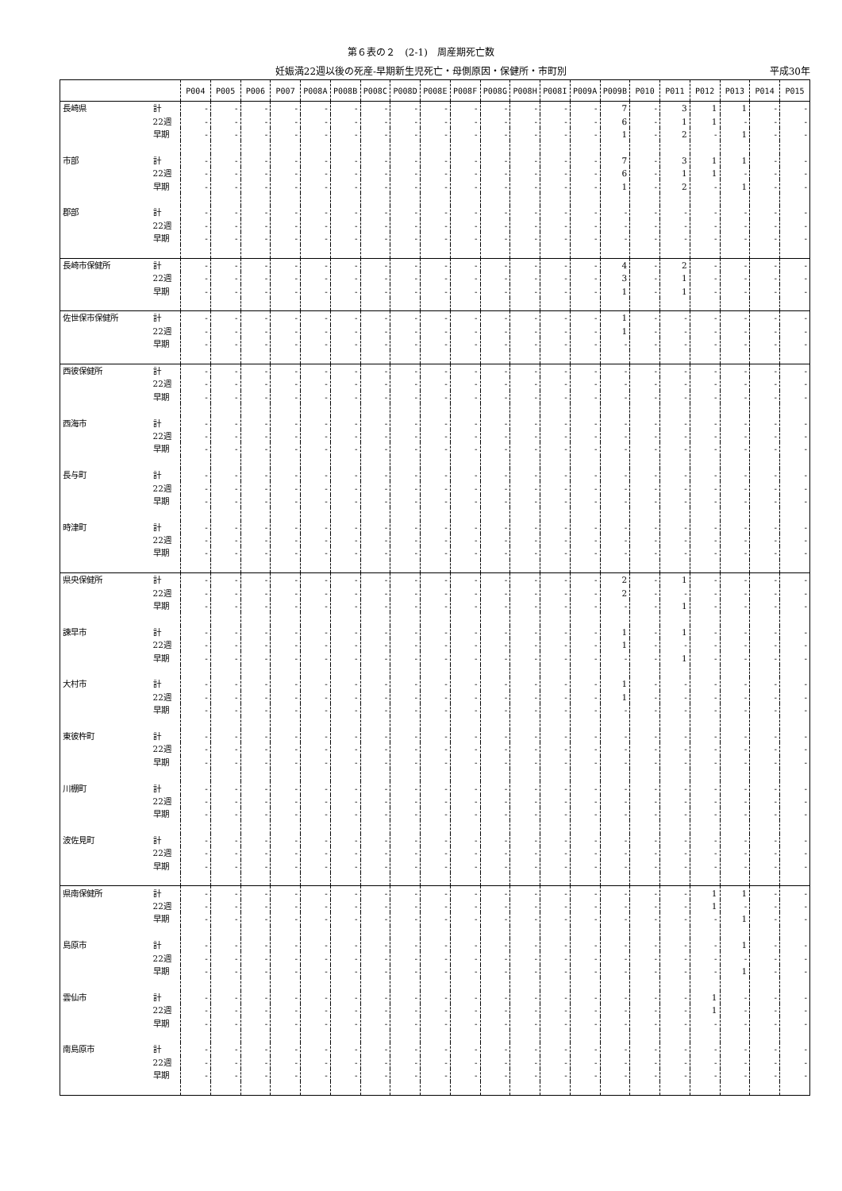第６表の２　(2-1)　周産期死亡数
妊娠満22週以後の死産-早期新生児死亡・母側原因・保健所・市町別 平成30年
| | | P004 | P005 | P006 | P007 | P008A | P008B | P008C | P008D | P008E | P008F | P008G | P008H | P008I | P009A | P009B | P010 | P011 | P012 | P013 | P014 | P015 |
| --- | --- | --- | --- | --- | --- | --- | --- | --- | --- | --- | --- | --- | --- | --- | --- | --- | --- | --- | --- | --- | --- | --- |
| 長崎県 | 計 | - | - | - | - | - | - | - | - | - | - | - | - | - | - | 7 | - | 3 | 1 | 1 | - | - |
| | 22週 | - | - | - | - | - | - | - | - | - | - | - | - | - | - | 6 | - | 1 | 1 | - | - | - |
| | 早期 | - | - | - | - | - | - | - | - | - | - | - | - | - | - | 1 | - | 2 | - | 1 | - | - |
| 市部 | 計 | - | - | - | - | - | - | - | - | - | - | - | - | - | - | 7 | - | 3 | 1 | 1 | - | - |
| | 22週 | - | - | - | - | - | - | - | - | - | - | - | - | - | - | 6 | - | 1 | 1 | - | - | - |
| | 早期 | - | - | - | - | - | - | - | - | - | - | - | - | - | - | 1 | - | 2 | - | 1 | - | - |
| 郡部 | 計 | - | - | - | - | - | - | - | - | - | - | - | - | - | - | - | - | - | - | - | - | - |
| | 22週 | - | - | - | - | - | - | - | - | - | - | - | - | - | - | - | - | - | - | - | - | - |
| | 早期 | - | - | - | - | - | - | - | - | - | - | - | - | - | - | - | - | - | - | - | - | - |
| 長崎市保健所 | 計 | - | - | - | - | - | - | - | - | - | - | - | - | - | - | 4 | - | 2 | - | - | - | - |
| | 22週 | - | - | - | - | - | - | - | - | - | - | - | - | - | - | 3 | - | 1 | - | - | - | - |
| | 早期 | - | - | - | - | - | - | - | - | - | - | - | - | - | - | 1 | - | 1 | - | - | - | - |
| 佐世保市保健所 | 計 | - | - | - | - | - | - | - | - | - | - | - | - | - | - | 1 | - | - | - | - | - | - |
| | 22週 | - | - | - | - | - | - | - | - | - | - | - | - | - | - | 1 | - | - | - | - | - | - |
| | 早期 | - | - | - | - | - | - | - | - | - | - | - | - | - | - | - | - | - | - | - | - | - |
| 西彼保健所 | 計 | - | - | - | - | - | - | - | - | - | - | - | - | - | - | - | - | - | - | - | - | - |
| | 22週 | - | - | - | - | - | - | - | - | - | - | - | - | - | - | - | - | - | - | - | - | - |
| | 早期 | - | - | - | - | - | - | - | - | - | - | - | - | - | - | - | - | - | - | - | - | - |
| 西海市 | 計 | - | - | - | - | - | - | - | - | - | - | - | - | - | - | - | - | - | - | - | - | - |
| | 22週 | - | - | - | - | - | - | - | - | - | - | - | - | - | - | - | - | - | - | - | - | - |
| | 早期 | - | - | - | - | - | - | - | - | - | - | - | - | - | - | - | - | - | - | - | - | - |
| 長与町 | 計 | - | - | - | - | - | - | - | - | - | - | - | - | - | - | - | - | - | - | - | - | - |
| | 22週 | - | - | - | - | - | - | - | - | - | - | - | - | - | - | - | - | - | - | - | - | - |
| | 早期 | - | - | - | - | - | - | - | - | - | - | - | - | - | - | - | - | - | - | - | - | - |
| 時津町 | 計 | - | - | - | - | - | - | - | - | - | - | - | - | - | - | - | - | - | - | - | - | - |
| | 22週 | - | - | - | - | - | - | - | - | - | - | - | - | - | - | - | - | - | - | - | - | - |
| | 早期 | - | - | - | - | - | - | - | - | - | - | - | - | - | - | - | - | - | - | - | - | - |
| 県央保健所 | 計 | - | - | - | - | - | - | - | - | - | - | - | - | - | - | 2 | - | 1 | - | - | - | - |
| | 22週 | - | - | - | - | - | - | - | - | - | - | - | - | - | - | 2 | - | - | - | - | - | - |
| | 早期 | - | - | - | - | - | - | - | - | - | - | - | - | - | - | - | - | 1 | - | - | - | - |
| 諫早市 | 計 | - | - | - | - | - | - | - | - | - | - | - | - | - | - | 1 | - | 1 | - | - | - | - |
| | 22週 | - | - | - | - | - | - | - | - | - | - | - | - | - | - | 1 | - | - | - | - | - | - |
| | 早期 | - | - | - | - | - | - | - | - | - | - | - | - | - | - | - | - | 1 | - | - | - | - |
| 大村市 | 計 | - | - | - | - | - | - | - | - | - | - | - | - | - | - | 1 | - | - | - | - | - | - |
| | 22週 | - | - | - | - | - | - | - | - | - | - | - | - | - | - | 1 | - | - | - | - | - | - |
| | 早期 | - | - | - | - | - | - | - | - | - | - | - | - | - | - | - | - | - | - | - | - | - |
| 東彼杵町 | 計 | - | - | - | - | - | - | - | - | - | - | - | - | - | - | - | - | - | - | - | - | - |
| | 22週 | - | - | - | - | - | - | - | - | - | - | - | - | - | - | - | - | - | - | - | - | - |
| | 早期 | - | - | - | - | - | - | - | - | - | - | - | - | - | - | - | - | - | - | - | - | - |
| 川棚町 | 計 | - | - | - | - | - | - | - | - | - | - | - | - | - | - | - | - | - | - | - | - | - |
| | 22週 | - | - | - | - | - | - | - | - | - | - | - | - | - | - | - | - | - | - | - | - | - |
| | 早期 | - | - | - | - | - | - | - | - | - | - | - | - | - | - | - | - | - | - | - | - | - |
| 波佐見町 | 計 | - | - | - | - | - | - | - | - | - | - | - | - | - | - | - | - | - | - | - | - | - |
| | 22週 | - | - | - | - | - | - | - | - | - | - | - | - | - | - | - | - | - | - | - | - | - |
| | 早期 | - | - | - | - | - | - | - | - | - | - | - | - | - | - | - | - | - | - | - | - | - |
| 県南保健所 | 計 | - | - | - | - | - | - | - | - | - | - | - | - | - | - | - | - | - | 1 | 1 | - | - |
| | 22週 | - | - | - | - | - | - | - | - | - | - | - | - | - | - | - | - | - | 1 | - | - | - |
| | 早期 | - | - | - | - | - | - | - | - | - | - | - | - | - | - | - | - | - | - | 1 | - | - |
| 島原市 | 計 | - | - | - | - | - | - | - | - | - | - | - | - | - | - | - | - | - | - | 1 | - | - |
| | 22週 | - | - | - | - | - | - | - | - | - | - | - | - | - | - | - | - | - | - | - | - | - |
| | 早期 | - | - | - | - | - | - | - | - | - | - | - | - | - | - | - | - | - | - | 1 | - | - |
| 雲仙市 | 計 | - | - | - | - | - | - | - | - | - | - | - | - | - | - | - | - | - | 1 | - | - | - |
| | 22週 | - | - | - | - | - | - | - | - | - | - | - | - | - | - | - | - | - | 1 | - | - | - |
| | 早期 | - | - | - | - | - | - | - | - | - | - | - | - | - | - | - | - | - | - | - | - | - |
| 南島原市 | 計 | - | - | - | - | - | - | - | - | - | - | - | - | - | - | - | - | - | - | - | - | - |
| | 22週 | - | - | - | - | - | - | - | - | - | - | - | - | - | - | - | - | - | - | - | - | - |
| | 早期 | - | - | - | - | - | - | - | - | - | - | - | - | - | - | - | - | - | - | - | - | - |